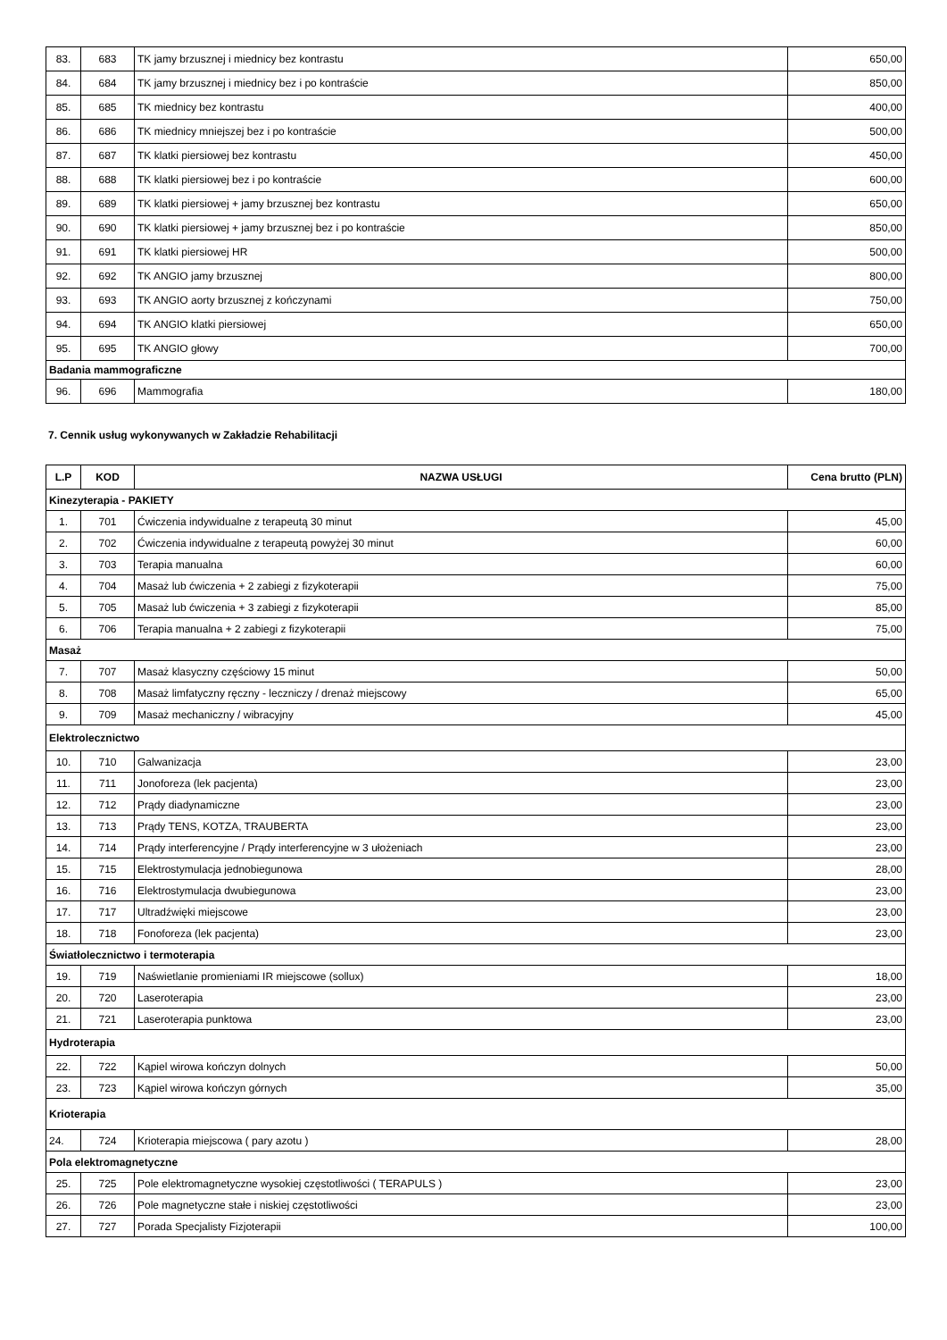| 83. | 683 | TK jamy brzusznej i miednicy bez kontrastu | 650,00 |
| 84. | 684 | TK jamy brzusznej i miednicy bez i po kontraście | 850,00 |
| 85. | 685 | TK miednicy bez kontrastu | 400,00 |
| 86. | 686 | TK miednicy mniejszej bez i po kontraście | 500,00 |
| 87. | 687 | TK klatki piersiowej bez kontrastu | 450,00 |
| 88. | 688 | TK klatki piersiowej bez i po kontraście | 600,00 |
| 89. | 689 | TK klatki piersiowej + jamy brzusznej bez kontrastu | 650,00 |
| 90. | 690 | TK klatki piersiowej + jamy brzusznej bez i po kontraście | 850,00 |
| 91. | 691 | TK klatki piersiowej HR | 500,00 |
| 92. | 692 | TK ANGIO jamy brzusznej | 800,00 |
| 93. | 693 | TK ANGIO aorty brzusznej z kończynami | 750,00 |
| 94. | 694 | TK ANGIO klatki piersiowej | 650,00 |
| 95. | 695 | TK ANGIO głowy | 700,00 |
| Badania mammograficzne | | | |
| 96. | 696 | Mammografia | 180,00 |
7. Cennik usług wykonywanych w Zakładzie Rehabilitacji
| L.P | KOD | NAZWA USŁUGI | Cena brutto (PLN) |
| --- | --- | --- | --- |
| Kinezyterapia - PAKIETY | | | |
| 1. | 701 | Ćwiczenia indywidualne z terapeutą 30 minut | 45,00 |
| 2. | 702 | Ćwiczenia indywidualne z terapeutą powyżej 30 minut | 60,00 |
| 3. | 703 | Terapia manualna | 60,00 |
| 4. | 704 | Masaż lub ćwiczenia + 2 zabiegi z fizykoterapii | 75,00 |
| 5. | 705 | Masaż lub ćwiczenia + 3 zabiegi z fizykoterapii | 85,00 |
| 6. | 706 | Terapia manualna + 2 zabiegi z fizykoterapii | 75,00 |
| Masaż | | | |
| 7. | 707 | Masaż klasyczny częściowy 15 minut | 50,00 |
| 8. | 708 | Masaż limfatyczny ręczny - leczniczy / drenaż miejscowy | 65,00 |
| 9. | 709 | Masaż mechaniczny / wibracyjny | 45,00 |
| Elektrolecznictwo | | | |
| 10. | 710 | Galwanizacja | 23,00 |
| 11. | 711 | Jonoforeza (lek pacjenta) | 23,00 |
| 12. | 712 | Prądy diadynamiczne | 23,00 |
| 13. | 713 | Prądy TENS, KOTZA, TRAUBERTA | 23,00 |
| 14. | 714 | Prądy interferencyjne / Prądy interferencyjne w 3 ułożeniach | 23,00 |
| 15. | 715 | Elektrostymulacja jednobiegunowa | 28,00 |
| 16. | 716 | Elektrostymulacja dwubiegunowa | 23,00 |
| 17. | 717 | Ultradźwięki miejscowe | 23,00 |
| 18. | 718 | Fonoforeza (lek pacjenta) | 23,00 |
| Światłolecznictwo i termoterapia | | | |
| 19. | 719 | Naświetlanie promieniami IR miejscowe (sollux) | 18,00 |
| 20. | 720 | Laseroterapia | 23,00 |
| 21. | 721 | Laseroterapia punktowa | 23,00 |
| Hydroterapia | | | |
| 22. | 722 | Kąpiel wirowa kończyn dolnych | 50,00 |
| 23. | 723 | Kąpiel wirowa kończyn górnych | 35,00 |
| Krioterapia | | | |
| 24. | 724 | Krioterapia miejscowa ( pary azotu ) | 28,00 |
| Pola elektromagnetyczne | | | |
| 25. | 725 | Pole elektromagnetyczne wysokiej częstotliwości ( TERAPULS ) | 23,00 |
| 26. | 726 | Pole magnetyczne stałe i niskiej częstotliwości | 23,00 |
| 27. | 727 | Porada Specjalisty Fizjoterapii | 100,00 |